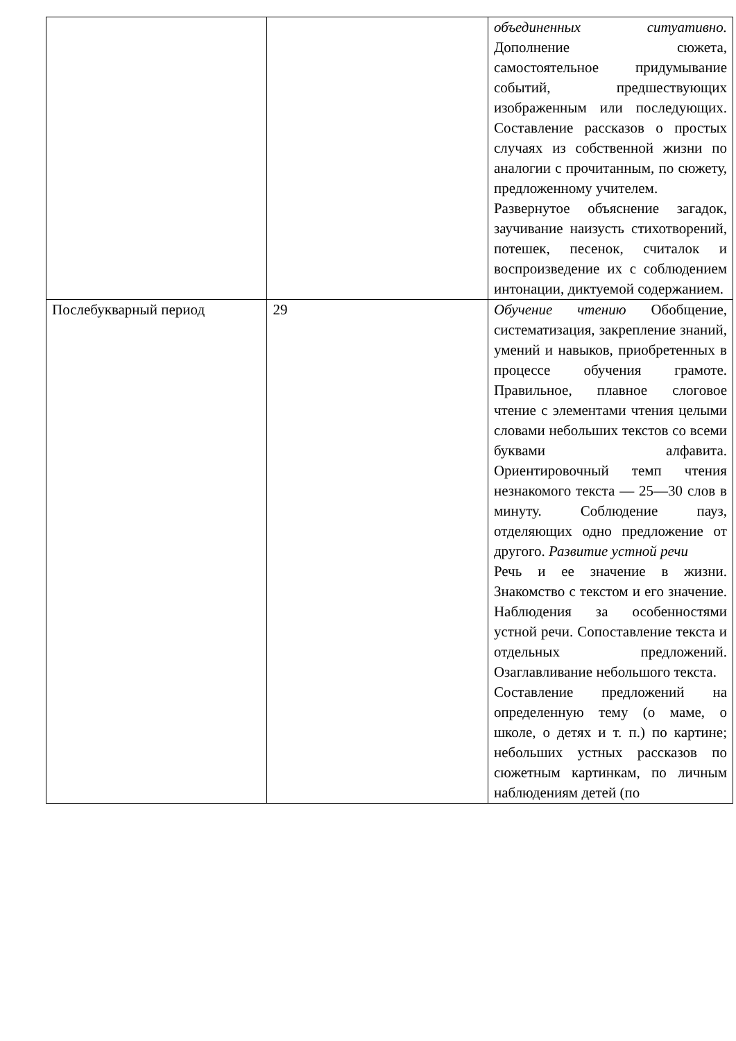| | | объединенных ситуативно. Дополнение сюжета, самостоятельное придумывание событий, предшествующих изображенным или последующих. Составление рассказов о простых случаях из собственной жизни по аналогии с прочитанным, по сюжету, предложенному учителем. Развернутое объяснение загадок, заучивание наизусть стихотворений, потешек, песенок, считалок и воспроизведение их с соблюдением интонации, диктуемой содержанием. |
| Послебукварный период | 29 | Обучение чтению Обобщение, систематизация, закрепление знаний, умений и навыков, приобретенных в процессе обучения грамоте. Правильное, плавное слоговое чтение с элементами чтения целыми словами небольших текстов со всеми буквами алфавита. Ориентировочный темп чтения незнакомого текста — 25—30 слов в минуту. Соблюдение пауз, отделяющих одно предложение от другого. Развитие устной речи Речь и ее значение в жизни. Знакомство с текстом и его значение. Наблюдения за особенностями устной речи. Сопоставление текста и отдельных предложений. Озаглавливание небольшого текста. Составление предложений на определенную тему (о маме, о школе, о детях и т. п.) по картине; небольших устных рассказов по сюжетным картинкам, по личным наблюдениям детей (по |